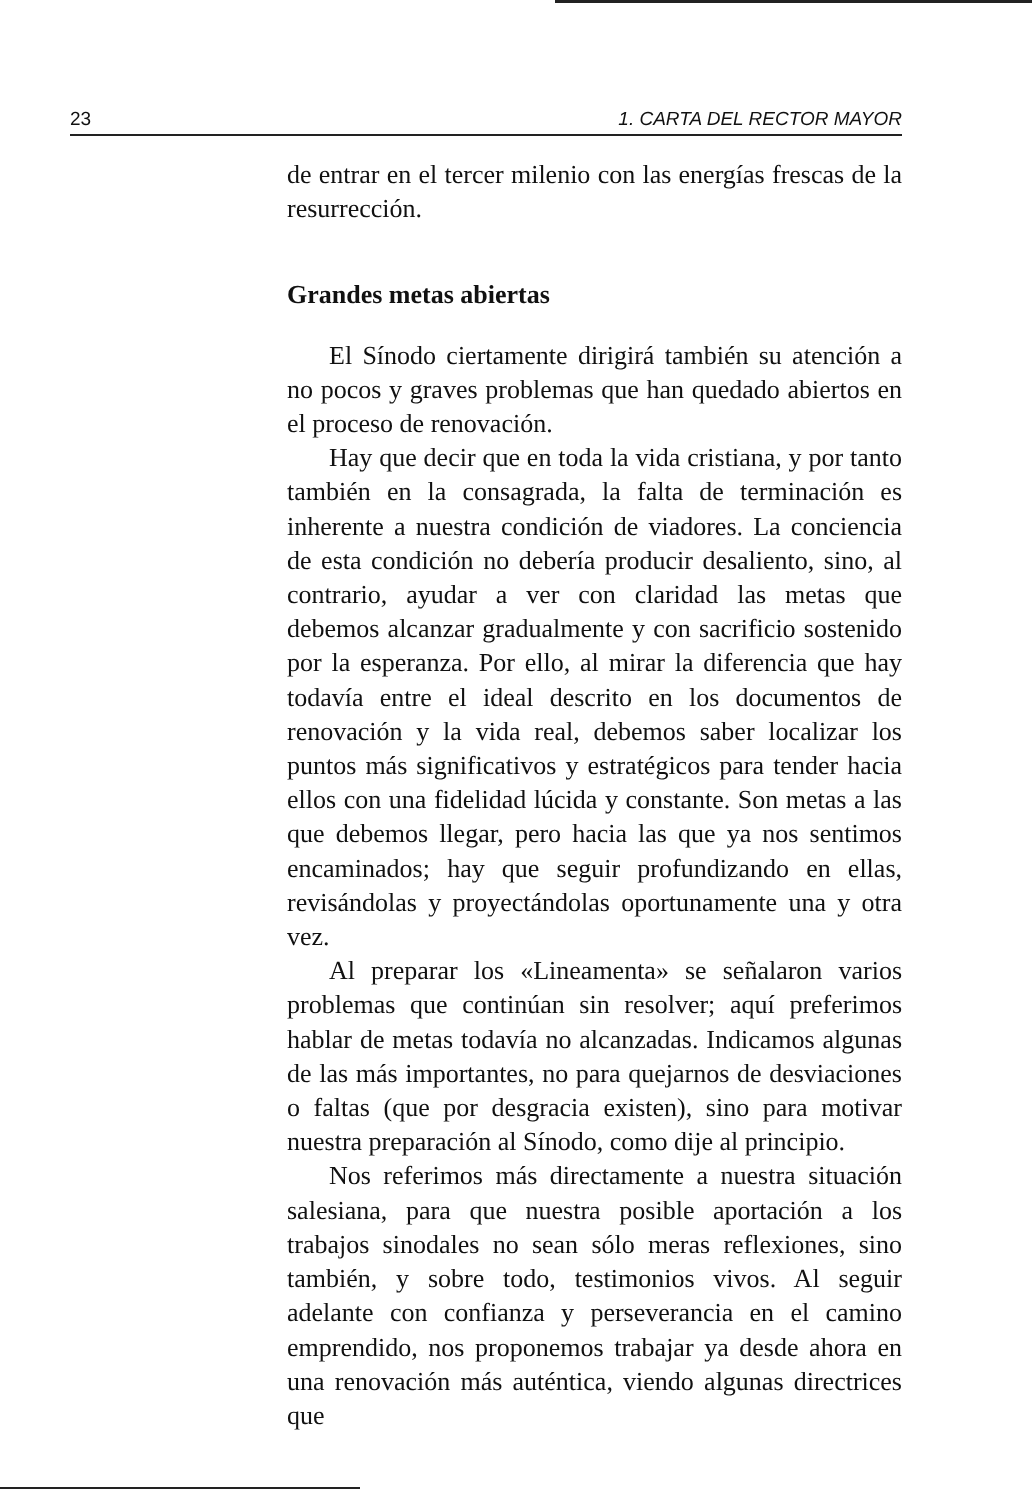23 1. CARTA DEL RECTOR MAYOR
de entrar en el tercer milenio con las energías frescas de la resurrección.
Grandes metas abiertas
El Sínodo ciertamente dirigirá también su atención a no pocos y graves problemas que han quedado abiertos en el proceso de renovación.
Hay que decir que en toda la vida cristiana, y por tanto también en la consagrada, la falta de terminación es inherente a nuestra condición de viadores. La conciencia de esta condición no debería producir desaliento, sino, al contrario, ayudar a ver con claridad las metas que debemos alcanzar gradualmente y con sacrificio sostenido por la esperanza. Por ello, al mirar la diferencia que hay todavía entre el ideal descrito en los documentos de renovación y la vida real, debemos saber localizar los puntos más significativos y estratégicos para tender hacia ellos con una fidelidad lúcida y constante. Son metas a las que debemos llegar, pero hacia las que ya nos sentimos encaminados; hay que seguir profundizando en ellas, revisándolas y proyectándolas oportunamente una y otra vez.
Al preparar los «Lineamenta» se señalaron varios problemas que continúan sin resolver; aquí preferimos hablar de metas todavía no alcanzadas. Indicamos algunas de las más importantes, no para quejarnos de desviaciones o faltas (que por desgracia existen), sino para motivar nuestra preparación al Sínodo, como dije al principio.
Nos referimos más directamente a nuestra situación salesiana, para que nuestra posible aportación a los trabajos sinodales no sean sólo meras reflexiones, sino también, y sobre todo, testimonios vivos. Al seguir adelante con confianza y perseverancia en el camino emprendido, nos proponemos trabajar ya desde ahora en una renovación más auténtica, viendo algunas directrices que